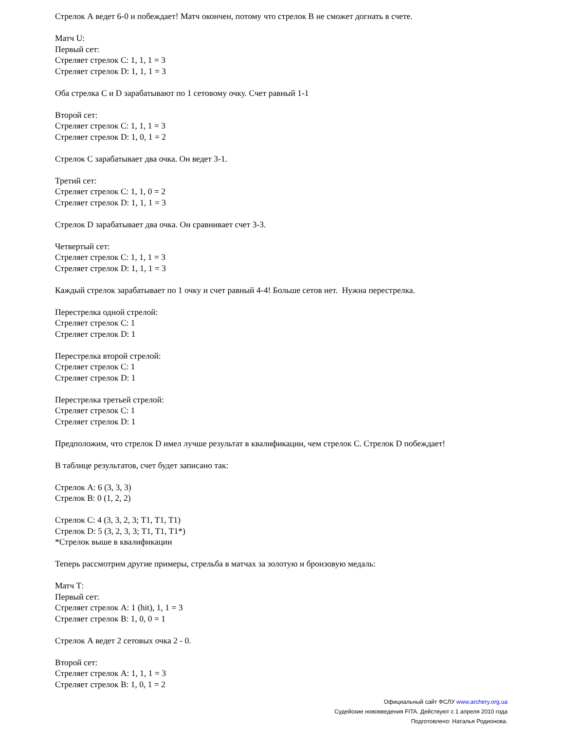Стрелок А ведет 6-0 и побеждает! Матч окончен, потому что стрелок В не сможет догнать в счете.
Матч U:
Первый сет:
Стреляет стрелок С: 1, 1, 1 = 3
Стреляет стрелок D: 1, 1, 1 = 3
Оба стрелка С и D зарабатывают по 1 сетовому очку. Счет равный 1-1
Второй сет:
Стреляет стрелок С: 1, 1, 1 = 3
Стреляет стрелок D: 1, 0, 1 = 2
Стрелок С зарабатывает два очка. Он ведет 3-1.
Третий сет:
Стреляет стрелок С: 1, 1, 0 = 2
Стреляет стрелок D: 1, 1, 1 = 3
Стрелок D зарабатывает два очка. Он сравнивает счет 3-3.
Четвертый сет:
Стреляет стрелок С: 1, 1, 1 = 3
Стреляет стрелок D: 1, 1, 1 = 3
Каждый стрелок зарабатывает по 1 очку и счет равный 4-4! Больше сетов нет. Нужна перестрелка.
Перестрелка одной стрелой:
Стреляет стрелок С: 1
Стреляет стрелок D: 1
Перестрелка второй стрелой:
Стреляет стрелок С: 1
Стреляет стрелок D: 1
Перестрелка третьей стрелой:
Стреляет стрелок С: 1
Стреляет стрелок D: 1
Предположим, что стрелок D имел лучше результат в квалификации, чем стрелок С. Стрелок D побеждает!
В таблице результатов, счет будет записано так:
Стрелок А: 6 (3, 3, 3)
Стрелок В: 0 (1, 2, 2)
Стрелок С: 4 (3, 3, 2, 3; Т1, Т1, Т1)
Стрелок D: 5 (3, 2, 3, 3; Т1, Т1, Т1*)
*Стрелок выше в квалификации
Теперь рассмотрим другие примеры, стрельба в матчах за золотую и бронзовую медаль:
Матч Т:
Первый сет:
Стреляет стрелок А: 1 (hit), 1, 1 = 3
Стреляет стрелок В: 1, 0, 0 = 1
Стрелок А ведет 2 сетовых очка 2 - 0.
Второй сет:
Стреляет стрелок А: 1, 1, 1 = 3
Стреляет стрелок В: 1, 0, 1 = 2
Официальный сайт ФСЛУ www.archery.org.ua
Судейские нововведения FITA. Действуют с 1 апреля 2010 года
Подготовлено: Наталья Родионова.